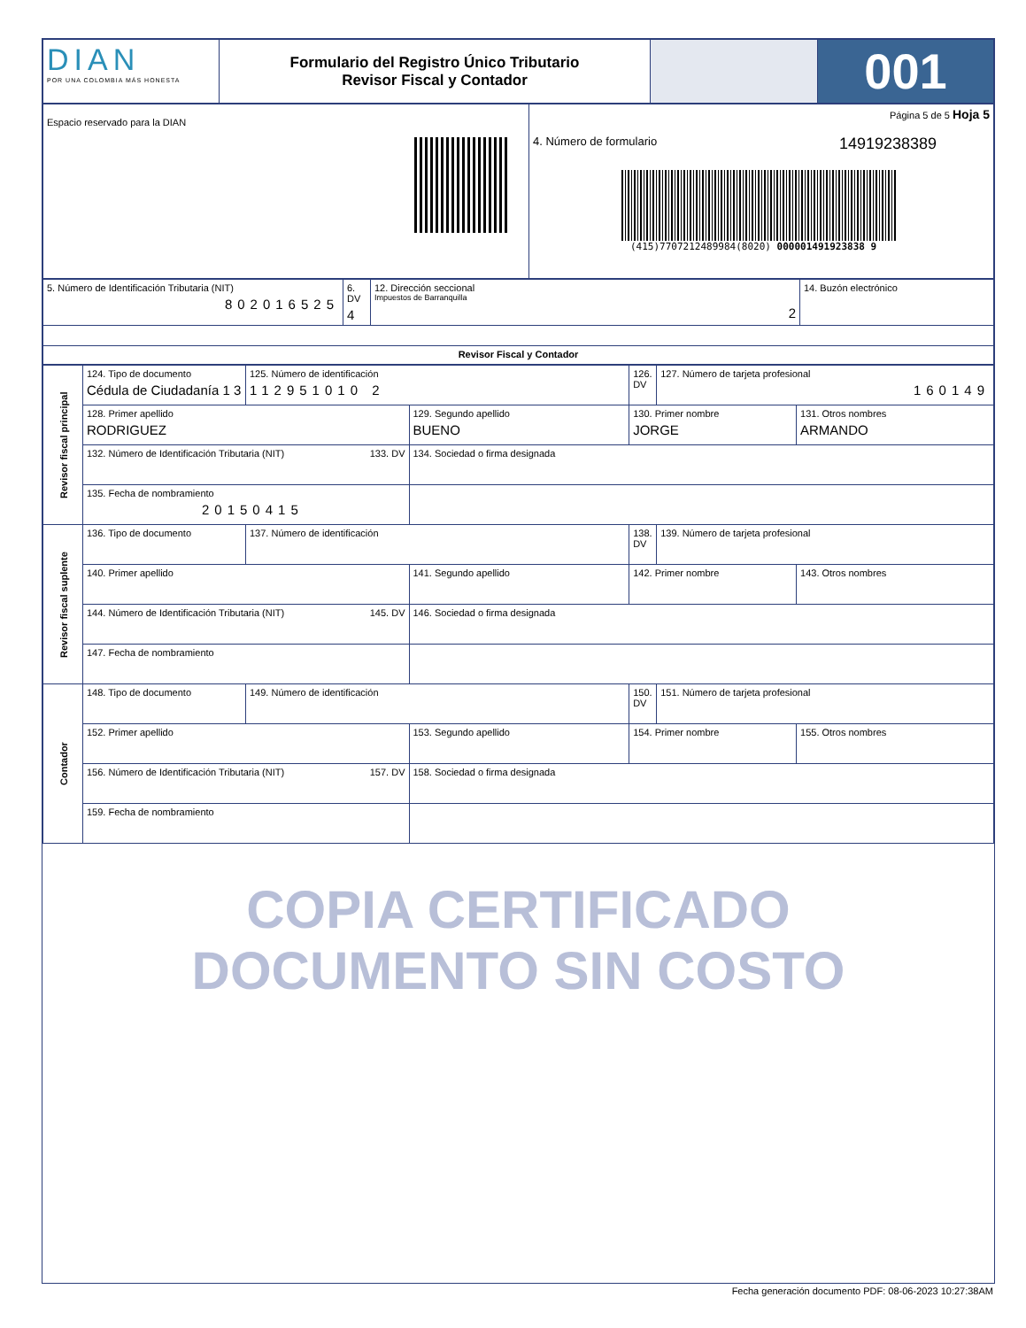| DIAN POR UNA COLOMBIA MÁS HONESTA | Formulario del Registro Único Tributario Revisor Fiscal y Contador | | 001 |
| Espacio reservado para la DIAN | Página 5 de 5 Hoja 5 4. Número de formulario 14919238389 (415)7707212489984(8020) 000001491923838 9 |
| 5. Número de Identificación Tributaria (NIT) 802016525 | 6. DV 4 | 12. Dirección seccional Impuestos de Barranquilla 2 | 14. Buzón electrónico |
| Revisor Fiscal y Contador | | | |
| Revisor fiscal principal | 124. Tipo de documento Cédula de Ciudadanía 1 3 | 125. Número de identificación 112951010 2 | | 126. DV | 127. Número de tarjeta profesional 160149 | |
| | 128. Primer apellido RODRIGUEZ | | 129. Segundo apellido BUENO | 130. Primer nombre JORGE | | 131. Otros nombres ARMANDO |
| | 132. Número de Identificación Tributaria (NIT) 133. DV | | 134. Sociedad o firma designada | | | |
| | 135. Fecha de nombramiento 20150415 | | | | | |
| Revisor fiscal suplente | 136. Tipo de documento | 137. Número de identificación | | 138. DV | 139. Número de tarjeta profesional | |
| | 140. Primer apellido | | 141. Segundo apellido | 142. Primer nombre | | 143. Otros nombres |
| | 144. Número de Identificación Tributaria (NIT) 145. DV | | 146. Sociedad o firma designada | | | |
| | 147. Fecha de nombramiento | | | | | |
| Contador | 148. Tipo de documento | 149. Número de identificación | | 150. DV | 151. Número de tarjeta profesional | |
| | 152. Primer apellido | | 153. Segundo apellido | 154. Primer nombre | | 155. Otros nombres |
| | 156. Número de Identificación Tributaria (NIT) 157. DV | | 158. Sociedad o firma designada | | | |
| | 159. Fecha de nombramiento | | | | | |
COPIA CERTIFICADO
DOCUMENTO SIN COSTO
Fecha generación documento PDF: 08-06-2023 10:27:38AM